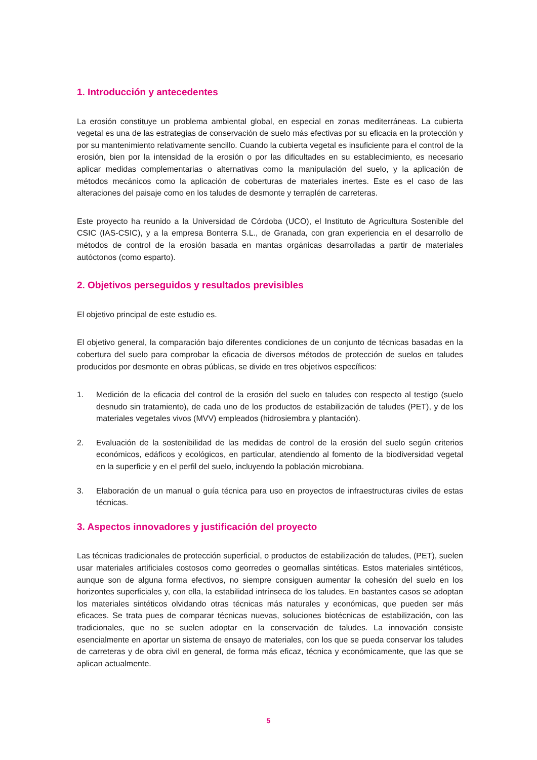1. Introducción y antecedentes
La erosión constituye un problema ambiental global, en especial en zonas mediterráneas. La cubierta vegetal es una de las estrategias de conservación de suelo más efectivas por su eficacia en la protección y por su mantenimiento relativamente sencillo. Cuando la cubierta vegetal es insuficiente para el control de la erosión, bien por la intensidad de la erosión o por las dificultades en su establecimiento, es necesario aplicar medidas complementarias o alternativas como la manipulación del suelo, y la aplicación de métodos mecánicos como la aplicación de coberturas de materiales inertes. Este es el caso de las alteraciones del paisaje como en los taludes de desmonte y terraplén de carreteras.
Este proyecto ha reunido a la Universidad de Córdoba (UCO), el Instituto de Agricultura Sostenible del CSIC (IAS-CSIC), y a la empresa Bonterra S.L., de Granada, con gran experiencia en el desarrollo de métodos de control de la erosión basada en mantas orgánicas desarrolladas a partir de materiales autóctonos (como esparto).
2. Objetivos perseguidos y resultados previsibles
El objetivo principal de este estudio es.
El objetivo general, la comparación bajo diferentes condiciones de un conjunto de técnicas basadas en la cobertura del suelo para comprobar la eficacia de diversos métodos de protección de suelos en taludes producidos por desmonte en obras públicas, se divide en tres objetivos específicos:
1. Medición de la eficacia del control de la erosión del suelo en taludes con respecto al testigo (suelo desnudo sin tratamiento), de cada uno de los productos de estabilización de taludes (PET), y de los materiales vegetales vivos (MVV) empleados (hidrosiembra y plantación).
2. Evaluación de la sostenibilidad de las medidas de control de la erosión del suelo según criterios económicos, edáficos y ecológicos, en particular, atendiendo al fomento de la biodiversidad vegetal en la superficie y en el perfil del suelo, incluyendo la población microbiana.
3. Elaboración de un manual o guía técnica para uso en proyectos de infraestructuras civiles de estas técnicas.
3. Aspectos innovadores y justificación del proyecto
Las técnicas tradicionales de protección superficial, o productos de estabilización de taludes, (PET), suelen usar materiales artificiales costosos como georredes o geomallas sintéticas. Estos materiales sintéticos, aunque son de alguna forma efectivos, no siempre consiguen aumentar la cohesión del suelo en los horizontes superficiales y, con ella, la estabilidad intrínseca de los taludes. En bastantes casos se adoptan los materiales sintéticos olvidando otras técnicas más naturales y económicas, que pueden ser más eficaces. Se trata pues de comparar técnicas nuevas, soluciones biotécnicas de estabilización, con las tradicionales, que no se suelen adoptar en la conservación de taludes. La innovación consiste esencialmente en aportar un sistema de ensayo de materiales, con los que se pueda conservar los taludes de carreteras y de obra civil en general, de forma más eficaz, técnica y económicamente, que las que se aplican actualmente.
5